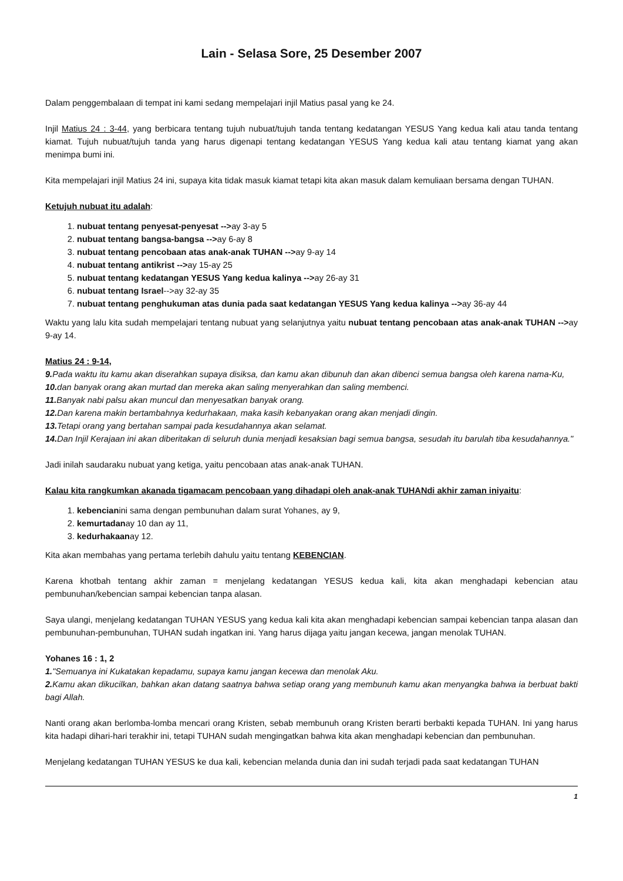Lain - Selasa Sore, 25 Desember 2007
Dalam penggembalaan di tempat ini kami sedang mempelajari injil Matius pasal yang ke 24.
Injil Matius 24 : 3-44, yang berbicara tentang tujuh nubuat/tujuh tanda tentang kedatangan YESUS Yang kedua kali atau tanda tentang kiamat. Tujuh nubuat/tujuh tanda yang harus digenapi tentang kedatangan YESUS Yang kedua kali atau tentang kiamat yang akan menimpa bumi ini.
Kita mempelajari injil Matius 24 ini, supaya kita tidak masuk kiamat tetapi kita akan masuk dalam kemuliaan bersama dengan TUHAN.
Ketujuh nubuat itu adalah:
1. nubuat tentang penyesat-penyesat -->ay 3-ay 5
2. nubuat tentang bangsa-bangsa -->ay 6-ay 8
3. nubuat tentang pencobaan atas anak-anak TUHAN -->ay 9-ay 14
4. nubuat tentang antikrist -->ay 15-ay 25
5. nubuat tentang kedatangan YESUS Yang kedua kalinya -->ay 26-ay 31
6. nubuat tentang Israel-->ay 32-ay 35
7. nubuat tentang penghukuman atas dunia pada saat kedatangan YESUS Yang kedua kalinya -->ay 36-ay 44
Waktu yang lalu kita sudah mempelajari tentang nubuat yang selanjutnya yaitu nubuat tentang pencobaan atas anak-anak TUHAN -->ay 9-ay 14.
Matius 24 : 9-14,
9. Pada waktu itu kamu akan diserahkan supaya disiksa, dan kamu akan dibunuh dan akan dibenci semua bangsa oleh karena nama-Ku,
10. dan banyak orang akan murtad dan mereka akan saling menyerahkan dan saling membenci.
11. Banyak nabi palsu akan muncul dan menyesatkan banyak orang.
12. Dan karena makin bertambahnya kedurhakaan, maka kasih kebanyakan orang akan menjadi dingin.
13. Tetapi orang yang bertahan sampai pada kesudahannya akan selamat.
14. Dan Injil Kerajaan ini akan diberitakan di seluruh dunia menjadi kesaksian bagi semua bangsa, sesudah itu barulah tiba kesudahannya."
Jadi inilah saudaraku nubuat yang ketiga, yaitu pencobaan atas anak-anak TUHAN.
Kalau kita rangkumkan akanada tigamacam pencobaan yang dihadapi oleh anak-anak TUHANdi akhir zaman iniyaitu:
1. kebencianini sama dengan pembunuhan dalam surat Yohanes, ay 9,
2. kemurtadanay 10 dan ay 11,
3. kedurhakaanay 12.
Kita akan membahas yang pertama terlebih dahulu yaitu tentang KEBENCIAN.
Karena khotbah tentang akhir zaman = menjelang kedatangan YESUS kedua kali, kita akan menghadapi kebencian atau pembunuhan/kebencian sampai kebencian tanpa alasan.
Saya ulangi, menjelang kedatangan TUHAN YESUS yang kedua kali kita akan menghadapi kebencian sampai kebencian tanpa alasan dan pembunuhan-pembunuhan, TUHAN sudah ingatkan ini. Yang harus dijaga yaitu jangan kecewa, jangan menolak TUHAN.
Yohanes 16 : 1, 2
1."Semuanya ini Kukatakan kepadamu, supaya kamu jangan kecewa dan menolak Aku.
2. Kamu akan dikucilkan, bahkan akan datang saatnya bahwa setiap orang yang membunuh kamu akan menyangka bahwa ia berbuat bakti bagi Allah.
Nanti orang akan berlomba-lomba mencari orang Kristen, sebab membunuh orang Kristen berarti berbakti kepada TUHAN. Ini yang harus kita hadapi dihari-hari terakhir ini, tetapi TUHAN sudah mengingatkan bahwa kita akan menghadapi kebencian dan pembunuhan.
Menjelang kedatangan TUHAN YESUS ke dua kali, kebencian melanda dunia dan ini sudah terjadi pada saat kedatangan TUHAN
1